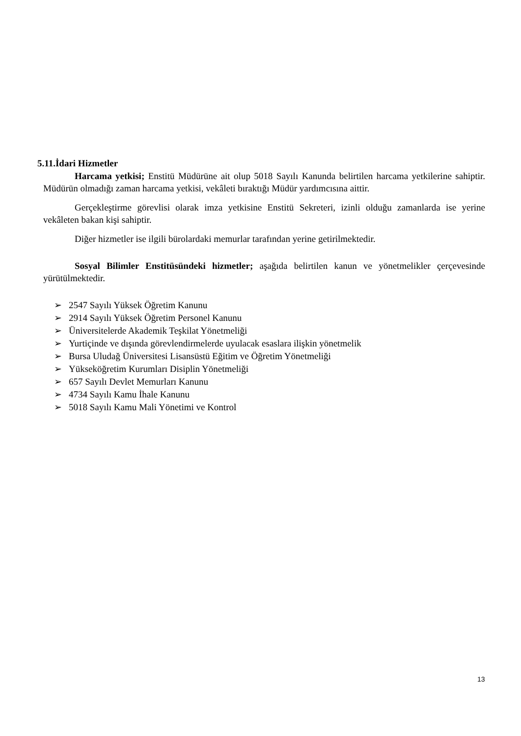5.11.İdari Hizmetler
Harcama yetkisi; Enstitü Müdürüne ait olup 5018 Sayılı Kanunda belirtilen harcama yetkilerine sahiptir. Müdürün olmadığı zaman harcama yetkisi, vekâleti bıraktığı Müdür yardımcısına aittir.
Gerçekleştirme görevlisi olarak imza yetkisine Enstitü Sekreteri, izinli olduğu zamanlarda ise yerine vekâleten bakan kişi sahiptir.
Diğer hizmetler ise ilgili bürolardaki memurlar tarafından yerine getirilmektedir.
Sosyal Bilimler Enstitüsündeki hizmetler; aşağıda belirtilen kanun ve yönetmelikler çerçevesinde yürütülmektedir.
➢ 2547 Sayılı Yüksek Öğretim Kanunu
➢ 2914 Sayılı Yüksek Öğretim Personel Kanunu
➢ Üniversitelerde Akademik Teşkilat Yönetmeliği
➢ Yurtiçinde ve dışında görevlendirmelerde uyulacak esaslara ilişkin yönetmelik
➢ Bursa Uludağ Üniversitesi Lisansüstü Eğitim ve Öğretim Yönetmeliği
➢ Yükseköğretim Kurumları Disiplin Yönetmeliği
➢ 657 Sayılı Devlet Memurları Kanunu
➢ 4734 Sayılı Kamu İhale Kanunu
➢ 5018 Sayılı Kamu Mali Yönetimi ve Kontrol
13